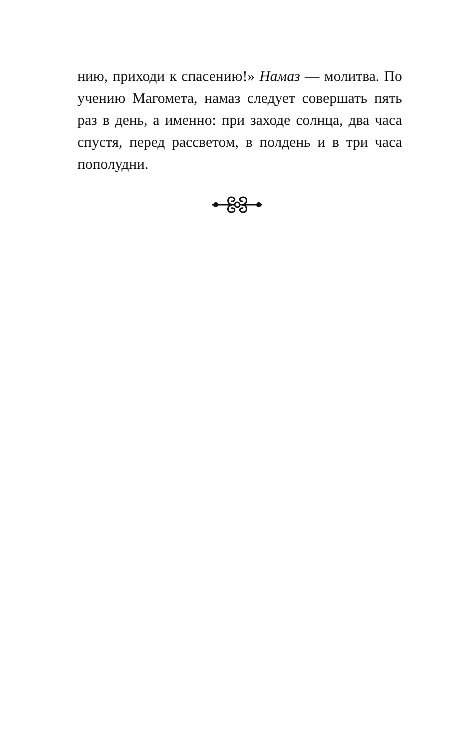нию, приходи к спасению!» Намаз — молитва. По учению Магомета, намаз следует совершать пять раз в день, а именно: при заходе солнца, два часа спустя, перед рассветом, в полдень и в три часа пополудни.